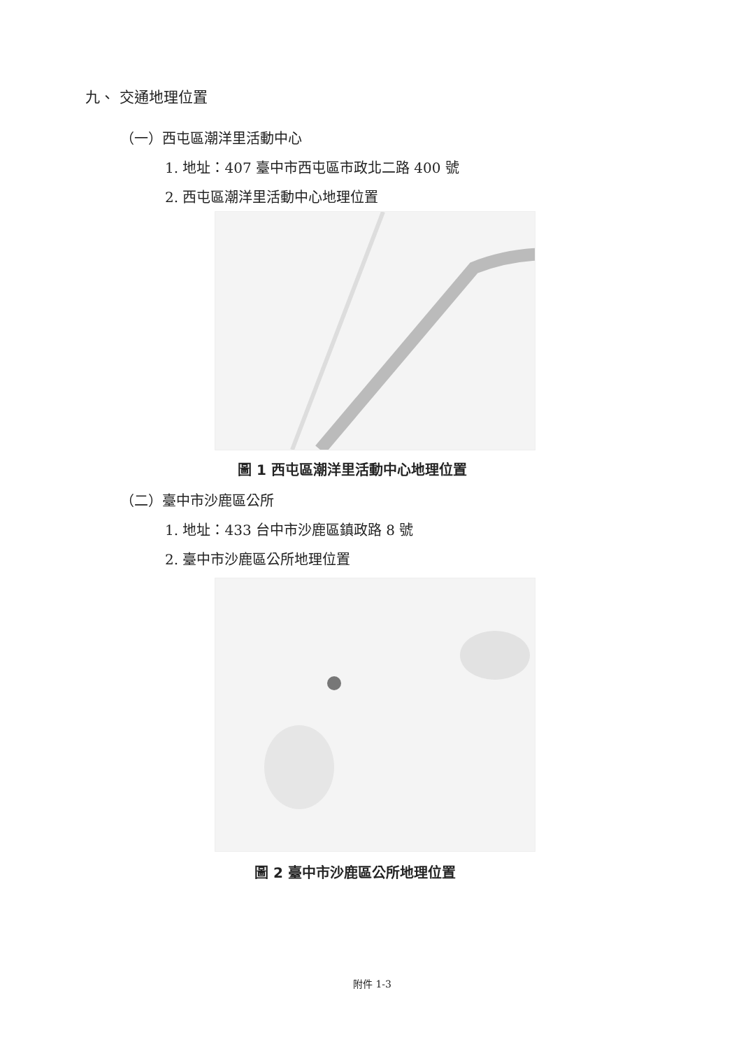九、 交通地理位置
（一）西屯區潮洋里活動中心
1. 地址：407 臺中市西屯區市政北二路 400 號
2. 西屯區潮洋里活動中心地理位置
圖 1 西屯區潮洋里活動中心地理位置
（二）臺中市沙鹿區公所
1. 地址：433 台中市沙鹿區鎮政路 8 號
2. 臺中市沙鹿區公所地理位置
圖 2 臺中市沙鹿區公所地理位置
附件 1-3